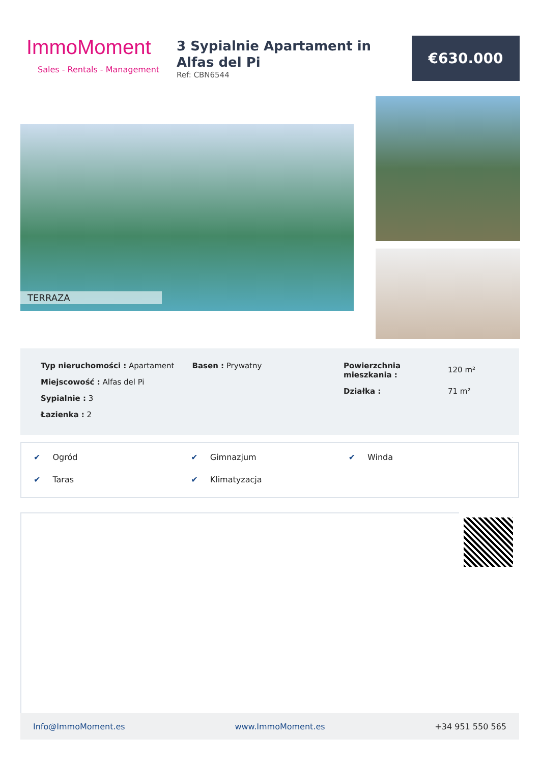ImmoMoment
Sales - Rentals - Management
3 Sypialnie Apartament in Alfas del Pi
Ref: CBN6544
€630.000
TERRAZA
Typ nieruchomości : Apartament
Miejscowość : Alfas del Pi
Sypialnie : 3
Łazienka : 2
Basen : Prywatny Powierzchnia mieszkania : 120 m² Działka : 71 m²
✔ Ogród
✔ Gimnazjum
✔ Winda
✔ Taras
✔ Klimatyzacja
Info@ImmoMoment.es www.ImmoMoment.es +34 951 550 565